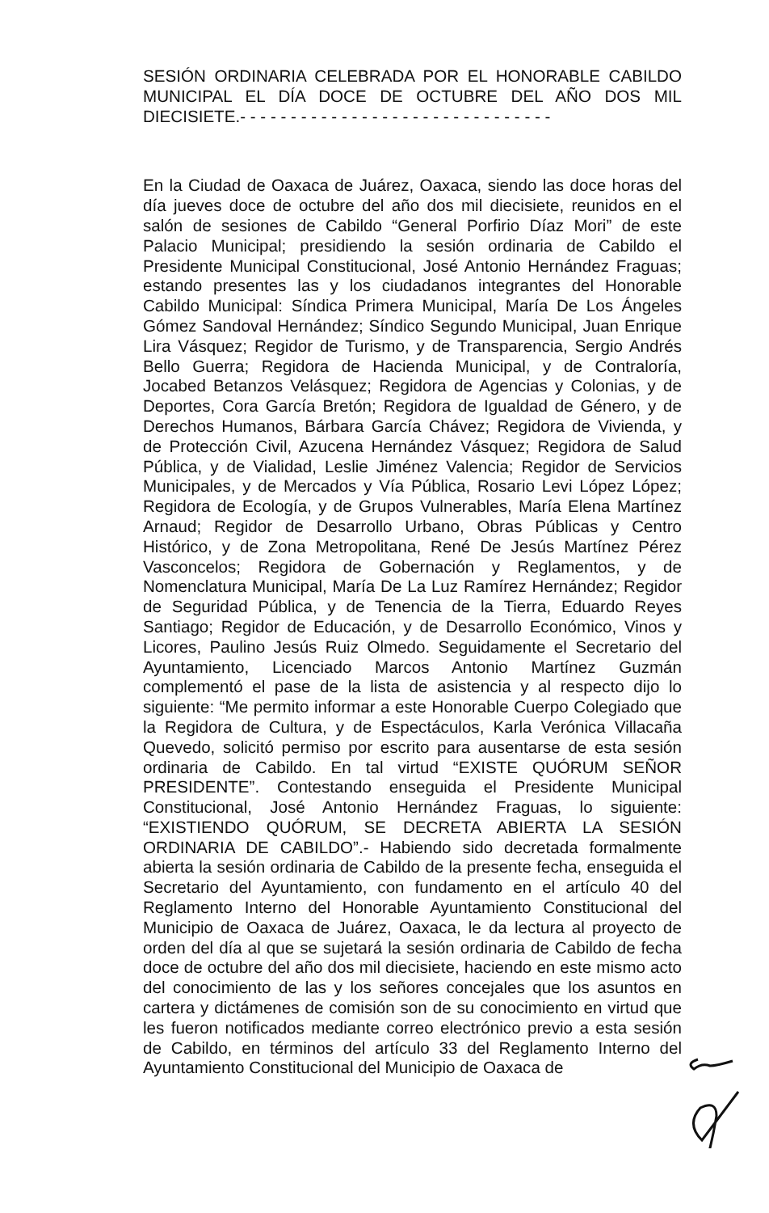SESIÓN ORDINARIA CELEBRADA POR EL HONORABLE CABILDO MUNICIPAL EL DÍA DOCE DE OCTUBRE DEL AÑO DOS MIL DIECISIETE.- - - - - - - - - - - - - - - - - - - - - - - - - - - - - - -
En la Ciudad de Oaxaca de Juárez, Oaxaca, siendo las doce horas del día jueves doce de octubre del año dos mil diecisiete, reunidos en el salón de sesiones de Cabildo “General Porfirio Díaz Mori” de este Palacio Municipal; presidiendo la sesión ordinaria de Cabildo el Presidente Municipal Constitucional, José Antonio Hernández Fraguas; estando presentes las y los ciudadanos integrantes del Honorable Cabildo Municipal: Síndica Primera Municipal, María De Los Ángeles Gómez Sandoval Hernández; Síndico Segundo Municipal, Juan Enrique Lira Vásquez; Regidor de Turismo, y de Transparencia, Sergio Andrés Bello Guerra; Regidora de Hacienda Municipal, y de Contraloría, Jocabed Betanzos Velásquez; Regidora de Agencias y Colonias, y de Deportes, Cora García Bretón; Regidora de Igualdad de Género, y de Derechos Humanos, Bárbara García Chávez; Regidora de Vivienda, y de Protección Civil, Azucena Hernández Vásquez; Regidora de Salud Pública, y de Vialidad, Leslie Jiménez Valencia; Regidor de Servicios Municipales, y de Mercados y Vía Pública, Rosario Levi López López; Regidora de Ecología, y de Grupos Vulnerables, María Elena Martínez Arnaud; Regidor de Desarrollo Urbano, Obras Públicas y Centro Histórico, y de Zona Metropolitana, René De Jesús Martínez Pérez Vasconcelos; Regidora de Gobernación y Reglamentos, y de Nomenclatura Municipal, María De La Luz Ramírez Hernández; Regidor de Seguridad Pública, y de Tenencia de la Tierra, Eduardo Reyes Santiago; Regidor de Educación, y de Desarrollo Económico, Vinos y Licores, Paulino Jesús Ruiz Olmedo. Seguidamente el Secretario del Ayuntamiento, Licenciado Marcos Antonio Martínez Guzmán complementó el pase de la lista de asistencia y al respecto dijo lo siguiente: “Me permito informar a este Honorable Cuerpo Colegiado que la Regidora de Cultura, y de Espectáculos, Karla Verónica Villacaña Quevedo, solicitó permiso por escrito para ausentarse de esta sesión ordinaria de Cabildo. En tal virtud “EXISTE QUÓRUM SEÑOR PRESIDENTE”. Contestando enseguida el Presidente Municipal Constitucional, José Antonio Hernández Fraguas, lo siguiente: “EXISTIENDO QUÓRUM, SE DECRETA ABIERTA LA SESIÓN ORDINARIA DE CABILDO”.- Habiendo sido decretada formalmente abierta la sesión ordinaria de Cabildo de la presente fecha, enseguida el Secretario del Ayuntamiento, con fundamento en el artículo 40 del Reglamento Interno del Honorable Ayuntamiento Constitucional del Municipio de Oaxaca de Juárez, Oaxaca, le da lectura al proyecto de orden del día al que se sujetará la sesión ordinaria de Cabildo de fecha doce de octubre del año dos mil diecisiete, haciendo en este mismo acto del conocimiento de las y los señores concejales que los asuntos en cartera y dictámenes de comisión son de su conocimiento en virtud que les fueron notificados mediante correo electrónico previo a esta sesión de Cabildo, en términos del artículo 33 del Reglamento Interno del Ayuntamiento Constitucional del Municipio de Oaxaca de